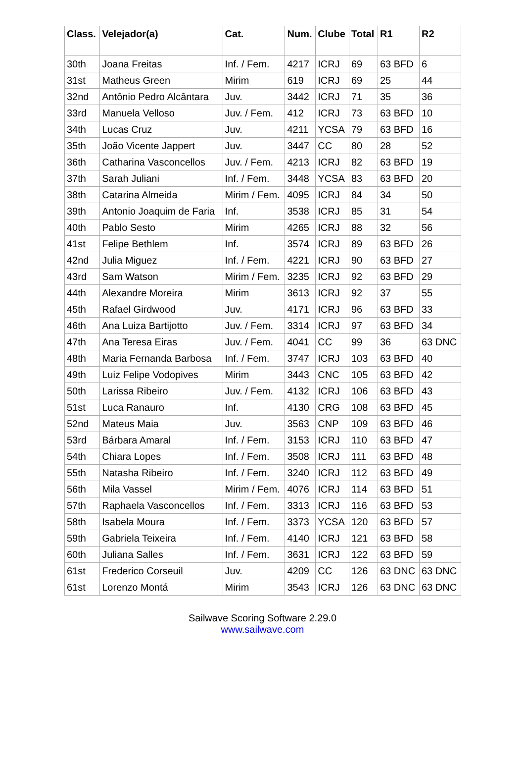| Class. | Velejador(a) | Cat. | Num. | Clube | Total | R1 | R2 |
| --- | --- | --- | --- | --- | --- | --- | --- |
| 30th | Joana Freitas | Inf. / Fem. | 4217 | ICRJ | 69 | 63 BFD | 6 |
| 31st | Matheus Green | Mirim | 619 | ICRJ | 69 | 25 | 44 |
| 32nd | Antônio Pedro Alcântara | Juv. | 3442 | ICRJ | 71 | 35 | 36 |
| 33rd | Manuela Velloso | Juv. / Fem. | 412 | ICRJ | 73 | 63 BFD | 10 |
| 34th | Lucas Cruz | Juv. | 4211 | YCSA | 79 | 63 BFD | 16 |
| 35th | João Vicente Jappert | Juv. | 3447 | CC | 80 | 28 | 52 |
| 36th | Catharina Vasconcellos | Juv. / Fem. | 4213 | ICRJ | 82 | 63 BFD | 19 |
| 37th | Sarah Juliani | Inf. / Fem. | 3448 | YCSA | 83 | 63 BFD | 20 |
| 38th | Catarina Almeida | Mirim / Fem. | 4095 | ICRJ | 84 | 34 | 50 |
| 39th | Antonio Joaquim de Faria | Inf. | 3538 | ICRJ | 85 | 31 | 54 |
| 40th | Pablo Sesto | Mirim | 4265 | ICRJ | 88 | 32 | 56 |
| 41st | Felipe Bethlem | Inf. | 3574 | ICRJ | 89 | 63 BFD | 26 |
| 42nd | Julia Miguez | Inf. / Fem. | 4221 | ICRJ | 90 | 63 BFD | 27 |
| 43rd | Sam Watson | Mirim / Fem. | 3235 | ICRJ | 92 | 63 BFD | 29 |
| 44th | Alexandre Moreira | Mirim | 3613 | ICRJ | 92 | 37 | 55 |
| 45th | Rafael Girdwood | Juv. | 4171 | ICRJ | 96 | 63 BFD | 33 |
| 46th | Ana Luiza Bartijotto | Juv. / Fem. | 3314 | ICRJ | 97 | 63 BFD | 34 |
| 47th | Ana Teresa Eiras | Juv. / Fem. | 4041 | CC | 99 | 36 | 63 DNC |
| 48th | Maria Fernanda Barbosa | Inf. / Fem. | 3747 | ICRJ | 103 | 63 BFD | 40 |
| 49th | Luiz Felipe Vodopives | Mirim | 3443 | CNC | 105 | 63 BFD | 42 |
| 50th | Larissa Ribeiro | Juv. / Fem. | 4132 | ICRJ | 106 | 63 BFD | 43 |
| 51st | Luca Ranauro | Inf. | 4130 | CRG | 108 | 63 BFD | 45 |
| 52nd | Mateus Maia | Juv. | 3563 | CNP | 109 | 63 BFD | 46 |
| 53rd | Bárbara Amaral | Inf. / Fem. | 3153 | ICRJ | 110 | 63 BFD | 47 |
| 54th | Chiara Lopes | Inf. / Fem. | 3508 | ICRJ | 111 | 63 BFD | 48 |
| 55th | Natasha Ribeiro | Inf. / Fem. | 3240 | ICRJ | 112 | 63 BFD | 49 |
| 56th | Mila Vassel | Mirim / Fem. | 4076 | ICRJ | 114 | 63 BFD | 51 |
| 57th | Raphaela Vasconcellos | Inf. / Fem. | 3313 | ICRJ | 116 | 63 BFD | 53 |
| 58th | Isabela Moura | Inf. / Fem. | 3373 | YCSA | 120 | 63 BFD | 57 |
| 59th | Gabriela Teixeira | Inf. / Fem. | 4140 | ICRJ | 121 | 63 BFD | 58 |
| 60th | Juliana Salles | Inf. / Fem. | 3631 | ICRJ | 122 | 63 BFD | 59 |
| 61st | Frederico Corseuil | Juv. | 4209 | CC | 126 | 63 DNC | 63 DNC |
| 61st | Lorenzo Montá | Mirim | 3543 | ICRJ | 126 | 63 DNC | 63 DNC |
Sailwave Scoring Software 2.29.0
www.sailwave.com